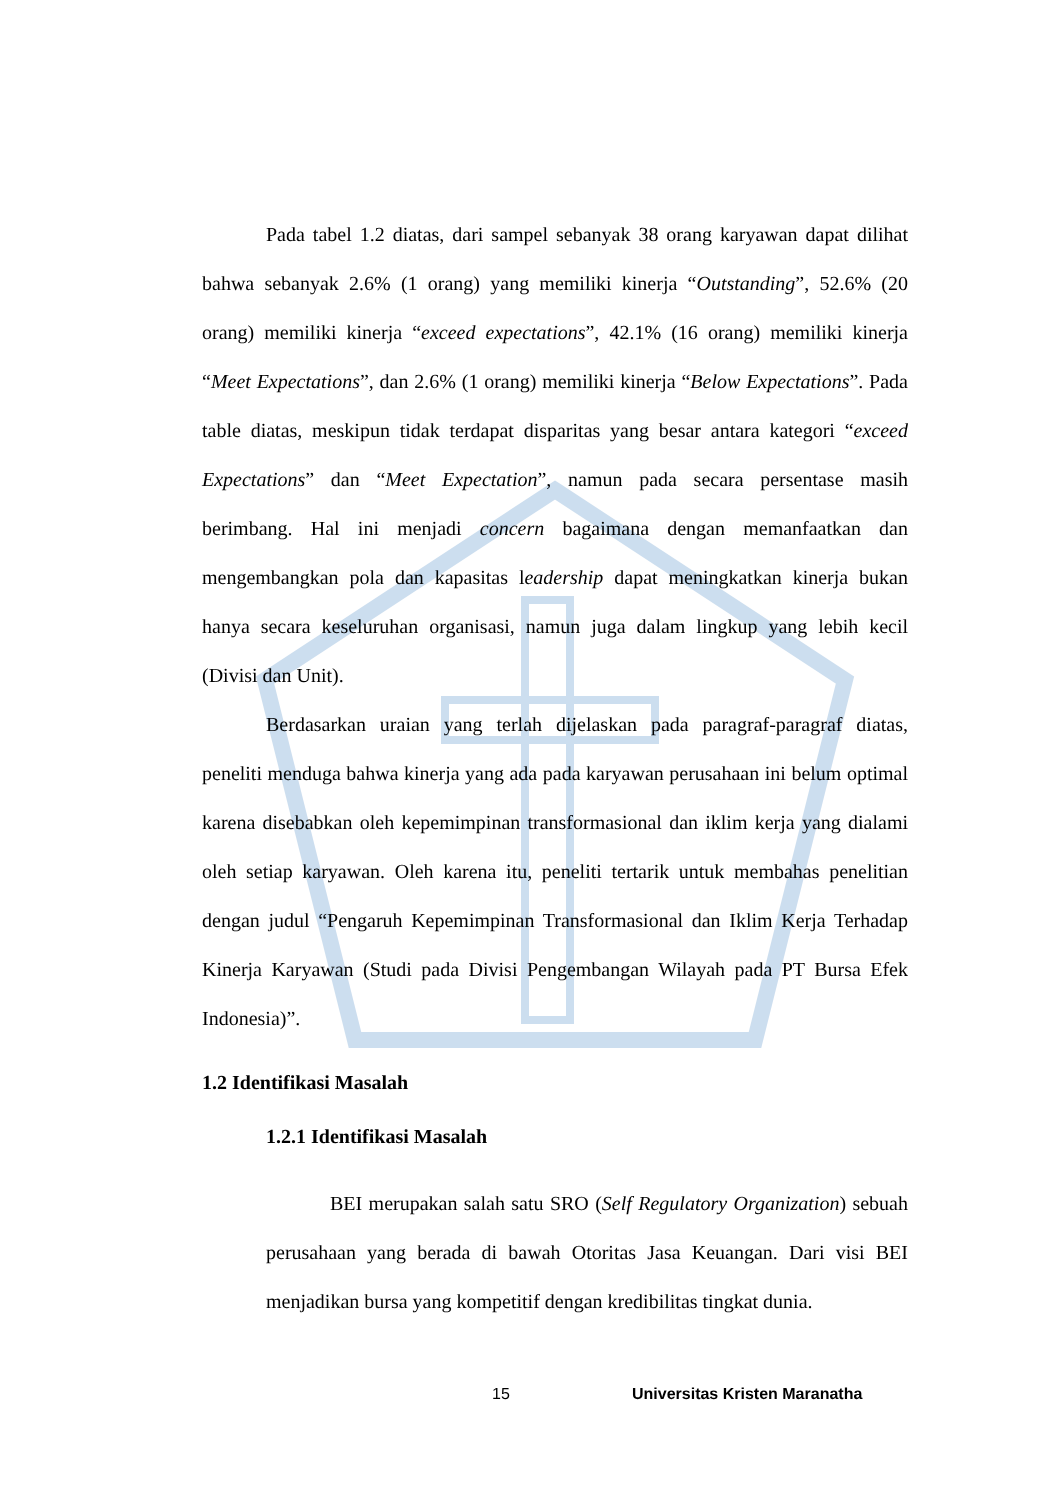Pada tabel 1.2 diatas, dari sampel sebanyak 38 orang karyawan dapat dilihat bahwa sebanyak 2.6% (1 orang) yang memiliki kinerja “Outstanding”, 52.6% (20 orang) memiliki kinerja “exceed expectations”, 42.1% (16 orang) memiliki kinerja “Meet Expectations”, dan 2.6% (1 orang) memiliki kinerja “Below Expectations”. Pada table diatas, meskipun tidak terdapat disparitas yang besar antara kategori “exceed Expectations” dan “Meet Expectation”, namun pada secara persentase masih berimbang. Hal ini menjadi concern bagaimana dengan memanfaatkan dan mengembangkan pola dan kapasitas leadership dapat meningkatkan kinerja bukan hanya secara keseluruhan organisasi, namun juga dalam lingkup yang lebih kecil (Divisi dan Unit).
Berdasarkan uraian yang terlah dijelaskan pada paragraf-paragraf diatas, peneliti menduga bahwa kinerja yang ada pada karyawan perusahaan ini belum optimal karena disebabkan oleh kepemimpinan transformasional dan iklim kerja yang dialami oleh setiap karyawan. Oleh karena itu, peneliti tertarik untuk membahas penelitian dengan judul “Pengaruh Kepemimpinan Transformasional dan Iklim Kerja Terhadap Kinerja Karyawan (Studi pada Divisi Pengembangan Wilayah pada PT Bursa Efek Indonesia)”.
1.2 Identifikasi Masalah
1.2.1 Identifikasi Masalah
BEI merupakan salah satu SRO (Self Regulatory Organization) sebuah perusahaan yang berada di bawah Otoritas Jasa Keuangan. Dari visi BEI menjadikan bursa yang kompetitif dengan kredibilitas tingkat dunia.
15 Universitas Kristen Maranatha